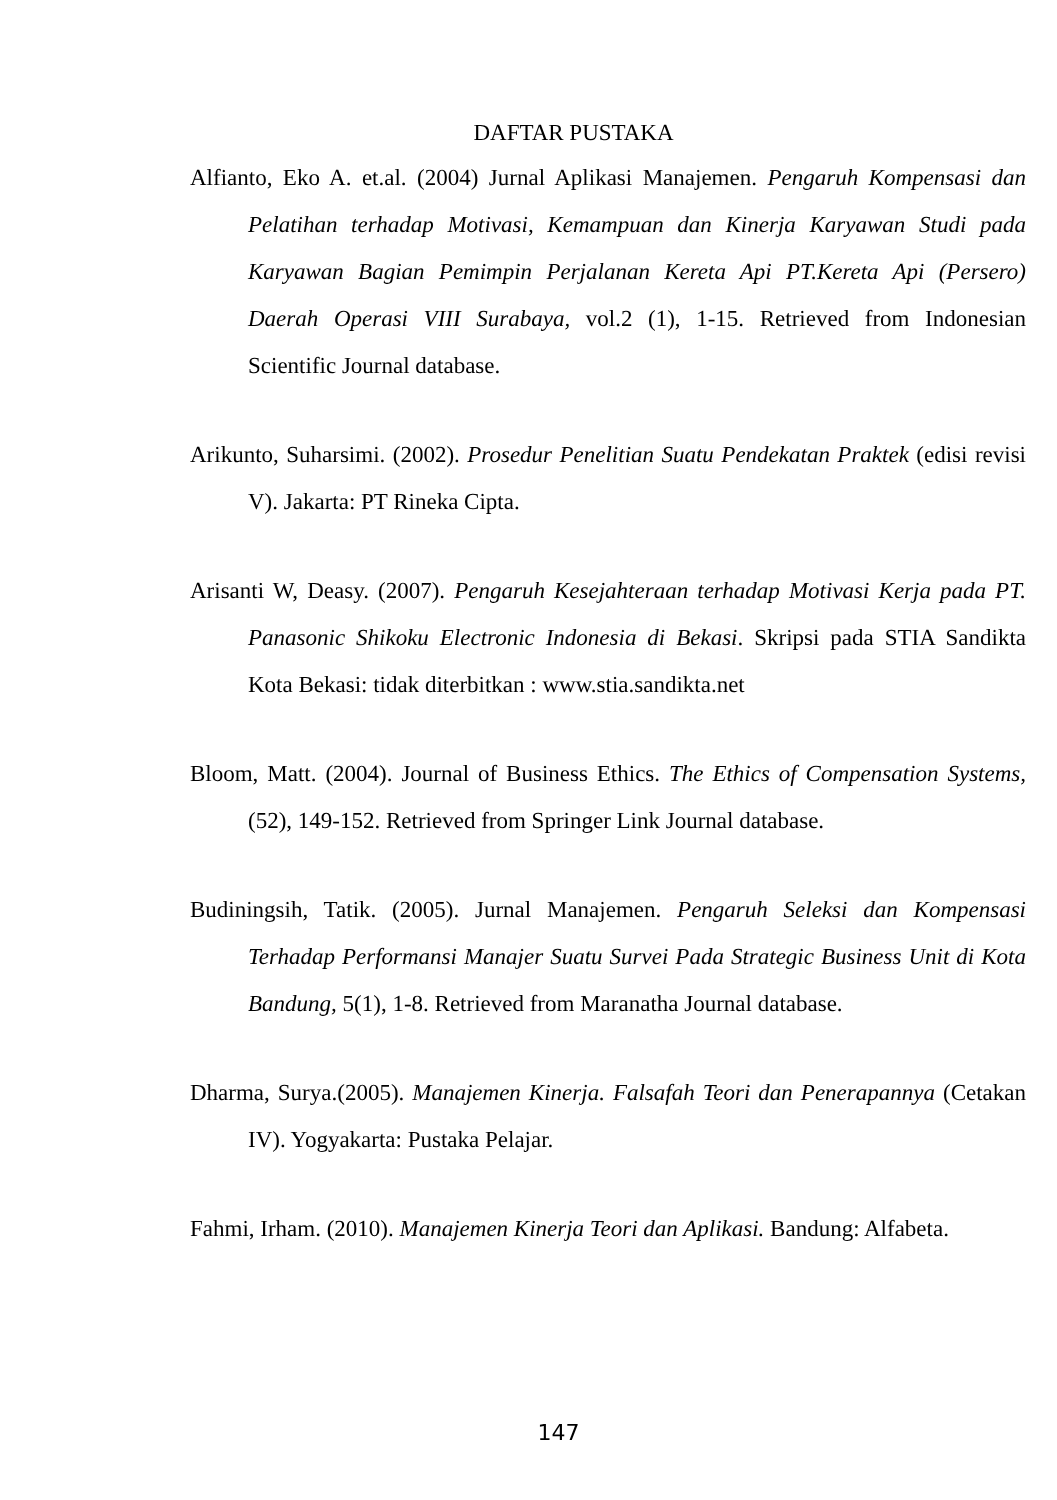DAFTAR PUSTAKA
Alfianto, Eko A. et.al. (2004) Jurnal Aplikasi Manajemen. Pengaruh Kompensasi dan Pelatihan terhadap Motivasi, Kemampuan dan Kinerja Karyawan Studi pada Karyawan Bagian Pemimpin Perjalanan Kereta Api PT.Kereta Api (Persero) Daerah Operasi VIII Surabaya, vol.2 (1), 1-15. Retrieved from Indonesian Scientific Journal database.
Arikunto, Suharsimi. (2002). Prosedur Penelitian Suatu Pendekatan Praktek (edisi revisi V). Jakarta: PT Rineka Cipta.
Arisanti W, Deasy. (2007). Pengaruh Kesejahteraan terhadap Motivasi Kerja pada PT. Panasonic Shikoku Electronic Indonesia di Bekasi. Skripsi pada STIA Sandikta Kota Bekasi: tidak diterbitkan : www.stia.sandikta.net
Bloom, Matt. (2004). Journal of Business Ethics. The Ethics of Compensation Systems,(52), 149-152. Retrieved from Springer Link Journal database.
Budiningsih, Tatik. (2005). Jurnal Manajemen. Pengaruh Seleksi dan Kompensasi Terhadap Performansi Manajer Suatu Survei Pada Strategic Business Unit di Kota Bandung, 5(1), 1-8. Retrieved from Maranatha Journal database.
Dharma, Surya.(2005). Manajemen Kinerja. Falsafah Teori dan Penerapannya (Cetakan IV). Yogyakarta: Pustaka Pelajar.
Fahmi, Irham. (2010). Manajemen Kinerja Teori dan Aplikasi. Bandung: Alfabeta.
147